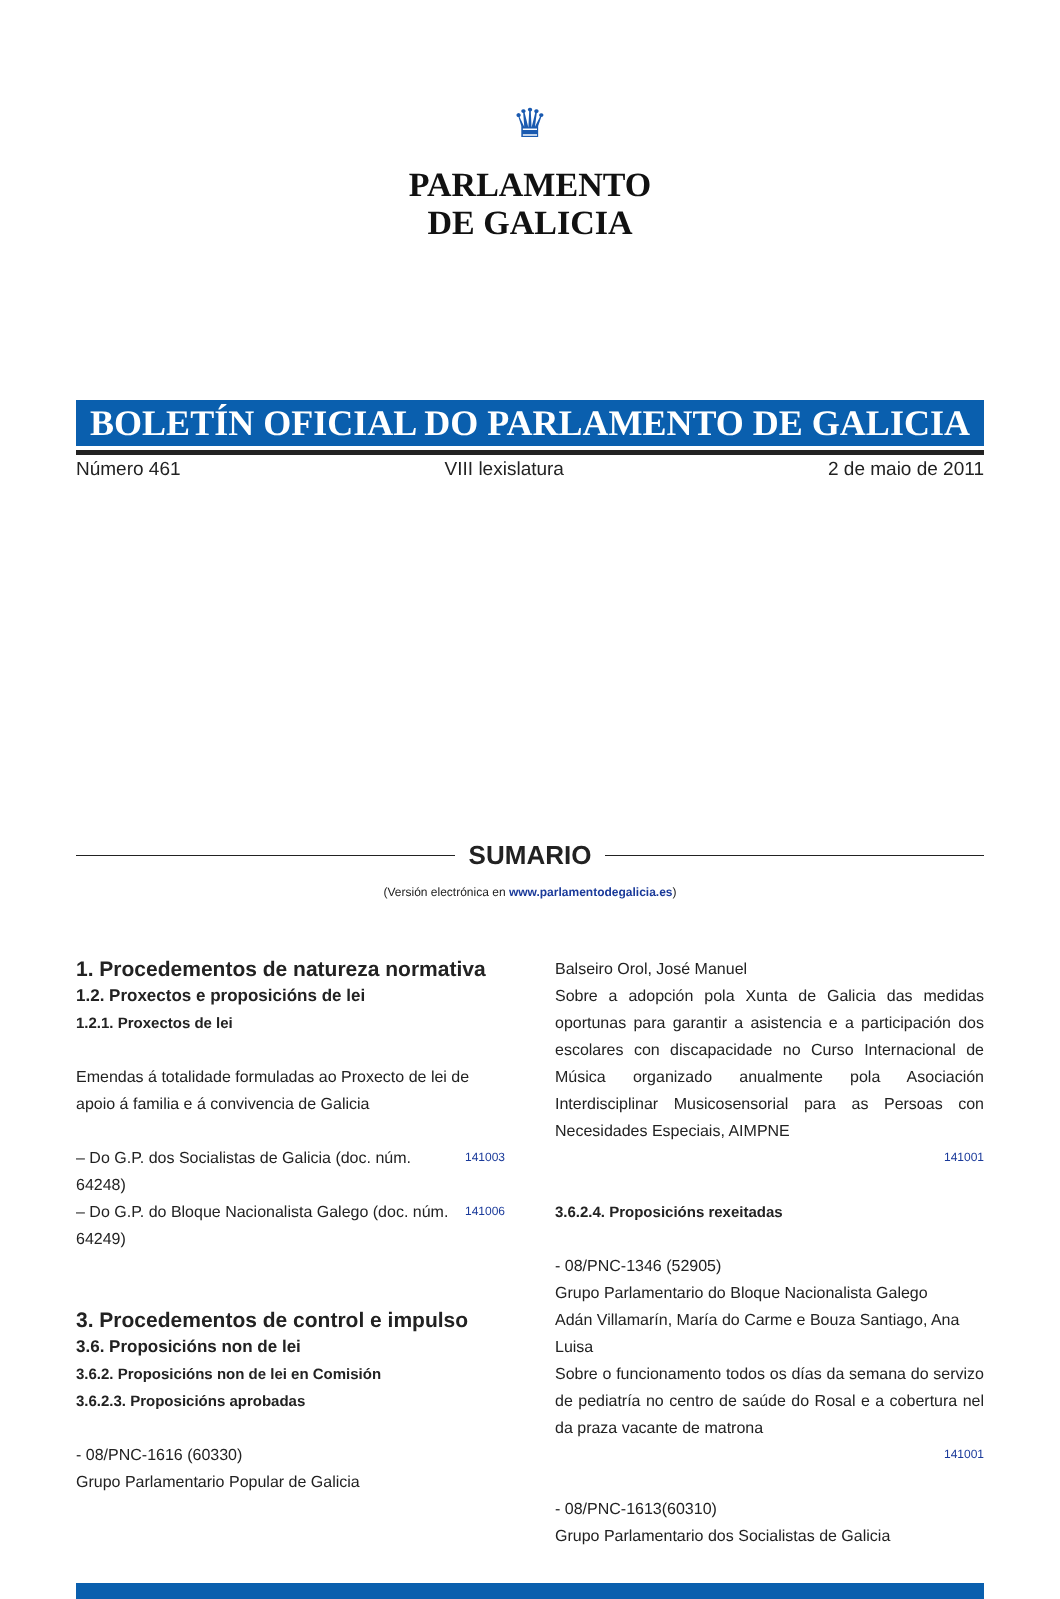♛
PARLAMENTO
DE GALICIA
BOLETÍN OFICIAL DO PARLAMENTO DE GALICIA
Número 461 VIII lexislatura 2 de maio de 2011
SUMARIO
(Versión electrónica en www.parlamentodegalicia.es)
1. Procedementos de natureza normativa
1.2. Proxectos e proposicións de lei
1.2.1. Proxectos de lei
Emendas á totalidade formuladas ao Proxecto de lei de apoio á familia e á convivencia de Galicia
– Do G.P. dos Socialistas de Galicia (doc. núm. 64248) 141003
– Do G.P. do Bloque Nacionalista Galego (doc. núm. 64249) 141006
3. Procedementos de control e impulso
3.6. Proposicións non de lei
3.6.2. Proposicións non de lei en Comisión
3.6.2.3. Proposicións aprobadas
- 08/PNC-1616 (60330)
Grupo Parlamentario Popular de Galicia
Balseiro Orol, José Manuel
Sobre a adopción pola Xunta de Galicia das medidas oportunas para garantir a asistencia e a participación dos escolares con discapacidade no Curso Internacional de Música organizado anualmente pola Asociación Interdisciplinar Musicosensorial para as Persoas con Necesidades Especiais, AIMPNE
141001
3.6.2.4. Proposicións rexeitadas
- 08/PNC-1346 (52905)
Grupo Parlamentario do Bloque Nacionalista Galego
Adán Villamarín, María do Carme e Bouza Santiago, Ana Luisa
Sobre o funcionamento todos os días da semana do servizo de pediatría no centro de saúde do Rosal e a cobertura nel da praza vacante de matrona
141001
- 08/PNC-1613(60310)
Grupo Parlamentario dos Socialistas de Galicia